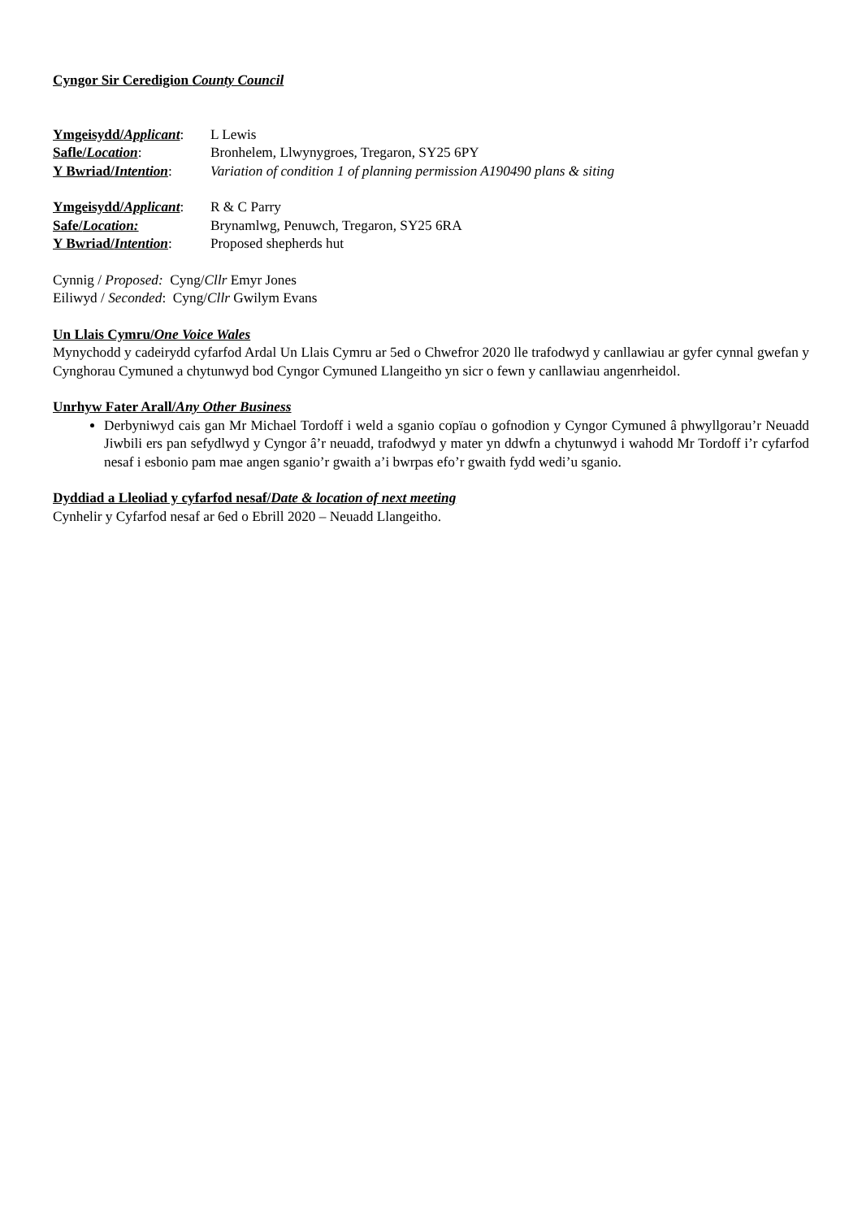Cyngor Sir Ceredigion County Council
Ymgeisydd/Applicant: L Lewis
Safle/Location: Bronhelem, Llwynygroes, Tregaron, SY25 6PY
Y Bwriad/Intention: Variation of condition 1 of planning permission A190490 plans & siting
Ymgeisydd/Applicant: R & C Parry
Safe/Location: Brynamlwg, Penuwch, Tregaron, SY25 6RA
Y Bwriad/Intention: Proposed shepherds hut
Cynnig / Proposed: Cyng/Cllr Emyr Jones
Eiliwyd / Seconded: Cyng/Cllr Gwilym Evans
Un Llais Cymru/One Voice Wales
Mynychodd y cadeirydd cyfarfod Ardal Un Llais Cymru ar 5ed o Chwefror 2020 lle trafodwyd y canllawiau ar gyfer cynnal gwefan y Cynghorau Cymuned a chytunwyd bod Cyngor Cymuned Llangeitho yn sicr o fewn y canllawiau angenrheidol.
Unrhyw Fater Arall/Any Other Business
Derbyniwyd cais gan Mr Michael Tordoff i weld a sganio copïau o gofnodion y Cyngor Cymuned â phwyllgorau’r Neuadd Jiwbili ers pan sefydlwyd y Cyngor â’r neuadd, trafodwyd y mater yn ddwfn a chytunwyd i wahodd Mr Tordoff i’r cyfarfod nesaf i esbonio pam mae angen sganio’r gwaith a’i bwrpas efo’r gwaith fydd wedi’u sganio.
Dyddiad a Lleoliad y cyfarfod nesaf/Date & location of next meeting
Cynhelir y Cyfarfod nesaf ar 6ed o Ebrill 2020 – Neuadd Llangeitho.